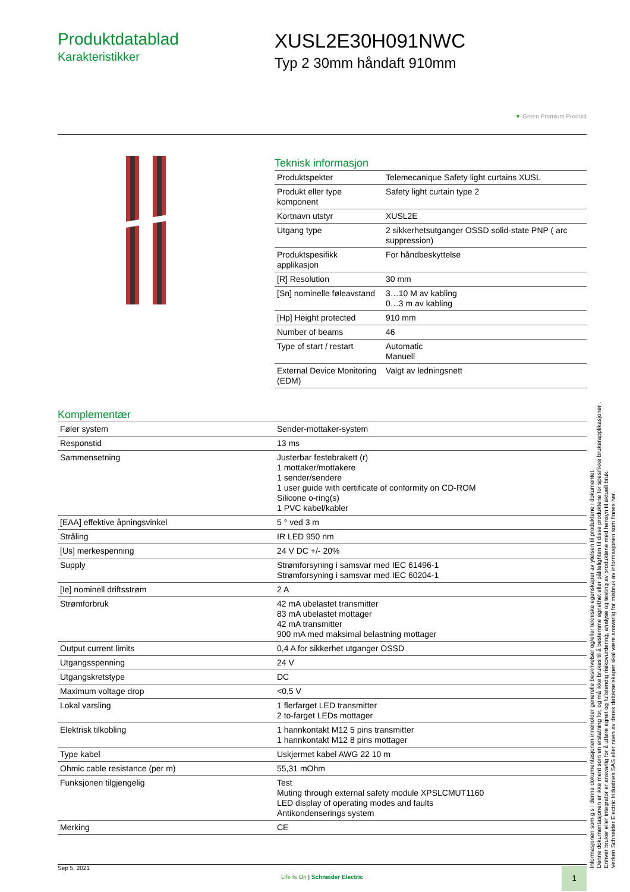Produktdatablad
Karakteristikker
XUSL2E30H091NWC
Typ 2 30mm håndaft 910mm
▼ Green Premium Product
Teknisk informasjon
| Produktspekter | Telemecanique Safety light curtains XUSL |
| Produkt eller type komponent | Safety light curtain type 2 |
| Kortnavn utstyr | XUSL2E |
| Utgang type | 2 sikkerhetsutganger OSSD solid-state PNP ( arc suppression) |
| Produktspesifikk applikasjon | For håndbeskyttelse |
| [R] Resolution | 30 mm |
| [Sn] nominelle føleavstand | 3…10 M av kabling 0…3 m av kabling |
| [Hp] Height protected | 910 mm |
| Number of beams | 46 |
| Type of start / restart | Automatic Manuell |
| External Device Monitoring (EDM) | Valgt av ledningsnett |
Komplementær
| Føler system | Sender-mottaker-system |
| Responstid | 13 ms |
| Sammensetning | Justerbar festebrakett (r) 1 mottaker/mottakere 1 sender/sendere 1 user guide with certificate of conformity on CD-ROM Silicone o-ring(s) 1 PVC kabel/kabler |
| [EAA] effektive åpningsvinkel | 5 ° ved 3 m |
| Stråling | IR LED 950 nm |
| [Us] merkespenning | 24 V DC +/- 20% |
| Supply | Strømforsyning i samsvar med IEC 61496-1 Strømforsyning i samsvar med IEC 60204-1 |
| [Ie] nominell driftsstrøm | 2 A |
| Strømforbruk | 42 mA ubelastet transmitter 83 mA ubelastet mottager 42 mA transmitter 900 mA med maksimal belastning mottager |
| Output current limits | 0,4 A for sikkerhet utganger OSSD |
| Utgangsspenning | 24 V |
| Utgangskretstype | DC |
| Maximum voltage drop | <0,5 V |
| Lokal varsling | 1 flerfarget LED transmitter 2 to-farget LEDs mottager |
| Elektrisk tilkobling | 1 hannkontakt M12 5 pins transmitter 1 hannkontakt M12 8 pins mottager |
| Type kabel | Uskjermet kabel AWG 22 10 m |
| Ohmic cable resistance (per m) | 55,31 mOhm |
| Funksjonen tilgjengelig | Test Muting through external safety module XPSLCMUT1160 LED display of operating modes and faults Antikondenserings system |
| Merking | CE |
Informasjonen som gis i denne dokumentasjonen inneholder generelle beskrivelser og/eller tekniske egenskaper av ytelsen til produktene i dokumentet.
Denne dokumentasjonen er ikke ment som en erstatning for, og må ikke brukes til å bestemme egnethet eller pålitelighten til disse produktene for spesifikke brukerapplikasjoner .
Enhver bruker eller integrator er ansvarlig for å utføre egnet og fullstendig risikovurdering, analyse og testing av produktene med hensyn til aktuell bruk.
Verken Schneider Electric Industries SAS eller noen av deres datterselskaper skal være ansvarlig for misbruk av informasjonen som finnes her.
Sep 5, 2021
Life Is On | Schneider Electric
1